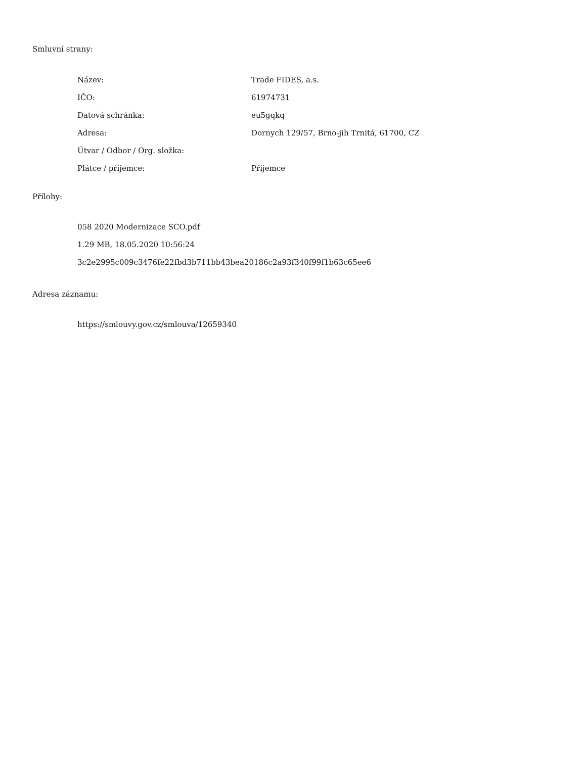Smluvní strany:
| Název: | Trade FIDES, a.s. |
| IČO: | 61974731 |
| Datová schránka: | eu5gqkq |
| Adresa: | Dornych 129/57, Brno-jih Trnitá, 61700, CZ |
| Útvar / Odbor / Org. složka: | |
| Plátce / příjemce: | Příjemce |
Přílohy:
058 2020 Modernizace SCO.pdf
1.29 MB, 18.05.2020 10:56:24
3c2e2995c009c3476fe22fbd3b711bb43bea20186c2a93f340f99f1b63c65ee6
Adresa záznamu:
https://smlouvy.gov.cz/smlouva/12659340